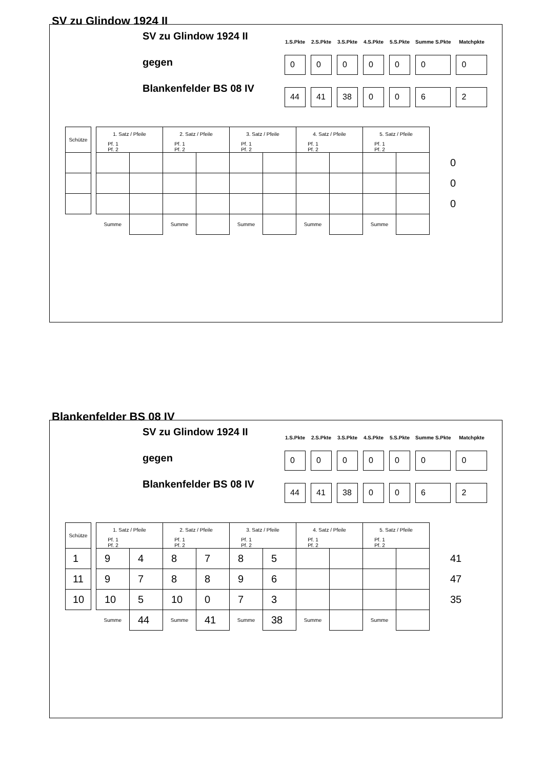SV zu Glindow 1924 II
SV zu Glindow 1924 II
gegen
Blankenfelder BS 08 IV
| 1.S.Pkte | 2.S.Pkte | 3.S.Pkte | 4.S.Pkte | 5.S.Pkte | Summe S.Pkte | Matchpkte |
| --- | --- | --- | --- | --- | --- | --- |
| 0 | 0 | 0 | 0 | 0 | 0 | 0 |
| 44 | 41 | 38 | 0 | 0 | 6 | 2 |
| Schütze | | 1. Satz / Pfeile | | 2. Satz / Pfeile | | 3. Satz / Pfeile | | 4. Satz / Pfeile | | 5. Satz / Pfeile | | |
| | | Pf. 1 Pf. 2 | | Pf. 1 Pf. 2 | | Pf. 1 Pf. 2 | | Pf. 1 Pf. 2 | | Pf. 1 Pf. 2 | | |
| | | | | | | | | | | | | 0 |
| | | | | | | | | | | | | 0 |
| | | | | | | | | | | | | 0 |
| | | Summe | | Summe | | Summe | | Summe | | Summe | | |
Blankenfelder BS 08 IV
SV zu Glindow 1924 II
gegen
Blankenfelder BS 08 IV
| 1.S.Pkte | 2.S.Pkte | 3.S.Pkte | 4.S.Pkte | 5.S.Pkte | Summe S.Pkte | Matchpkte |
| --- | --- | --- | --- | --- | --- | --- |
| 0 | 0 | 0 | 0 | 0 | 0 | 0 |
| 44 | 41 | 38 | 0 | 0 | 6 | 2 |
| Schütze | | 1. Satz / Pfeile | | 2. Satz / Pfeile | | 3. Satz / Pfeile | | 4. Satz / Pfeile | | 5. Satz / Pfeile | | |
| | | Pf. 1 Pf. 2 | | Pf. 1 Pf. 2 | | Pf. 1 Pf. 2 | | Pf. 1 Pf. 2 | | Pf. 1 Pf. 2 | | |
| 1 | | 9 | 4 | 8 | 7 | 8 | 5 | | | | | 41 |
| 11 | | 9 | 7 | 8 | 8 | 9 | 6 | | | | | 47 |
| 10 | | 10 | 5 | 10 | 0 | 7 | 3 | | | | | 35 |
| | | Summe | 44 | Summe | 41 | Summe | 38 | Summe | | Summe | | |